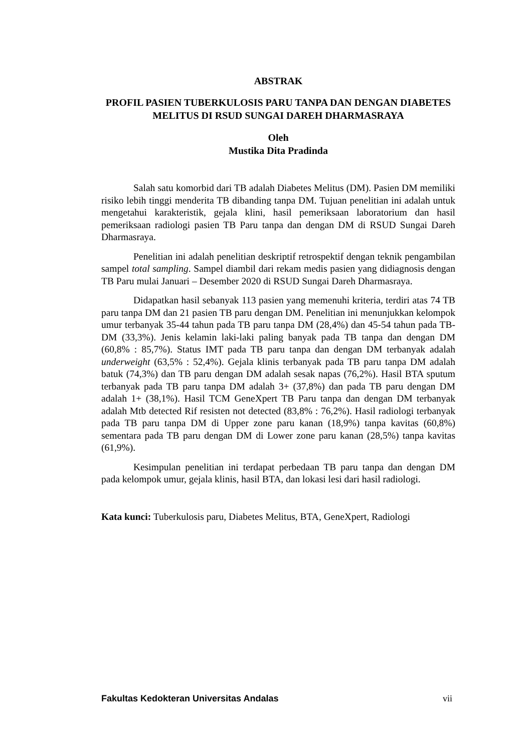ABSTRAK
PROFIL PASIEN TUBERKULOSIS PARU TANPA DAN DENGAN DIABETES MELITUS DI RSUD SUNGAI DAREH DHARMASRAYA
Oleh
Mustika Dita Pradinda
Salah satu komorbid dari TB adalah Diabetes Melitus (DM). Pasien DM memiliki risiko lebih tinggi menderita TB dibanding tanpa DM. Tujuan penelitian ini adalah untuk mengetahui karakteristik, gejala klini, hasil pemeriksaan laboratorium dan hasil pemeriksaan radiologi pasien TB Paru tanpa dan dengan DM di RSUD Sungai Dareh Dharmasraya.
Penelitian ini adalah penelitian deskriptif retrospektif dengan teknik pengambilan sampel total sampling. Sampel diambil dari rekam medis pasien yang didiagnosis dengan TB Paru mulai Januari – Desember 2020 di RSUD Sungai Dareh Dharmasraya.
Didapatkan hasil sebanyak 113 pasien yang memenuhi kriteria, terdiri atas 74 TB paru tanpa DM dan 21 pasien TB paru dengan DM. Penelitian ini menunjukkan kelompok umur terbanyak 35-44 tahun pada TB paru tanpa DM (28,4%) dan 45-54 tahun pada TB-DM (33,3%). Jenis kelamin laki-laki paling banyak pada TB tanpa dan dengan DM (60,8% : 85,7%). Status IMT pada TB paru tanpa dan dengan DM terbanyak adalah underweight (63,5% : 52,4%). Gejala klinis terbanyak pada TB paru tanpa DM adalah batuk (74,3%) dan TB paru dengan DM adalah sesak napas (76,2%). Hasil BTA sputum terbanyak pada TB paru tanpa DM adalah 3+ (37,8%) dan pada TB paru dengan DM adalah 1+ (38,1%). Hasil TCM GeneXpert TB Paru tanpa dan dengan DM terbanyak adalah Mtb detected Rif resisten not detected (83,8% : 76,2%). Hasil radiologi terbanyak pada TB paru tanpa DM di Upper zone paru kanan (18,9%) tanpa kavitas (60,8%) sementara pada TB paru dengan DM di Lower zone paru kanan (28,5%) tanpa kavitas (61,9%).
Kesimpulan penelitian ini terdapat perbedaan TB paru tanpa dan dengan DM pada kelompok umur, gejala klinis, hasil BTA, dan lokasi lesi dari hasil radiologi.
Kata kunci: Tuberkulosis paru, Diabetes Melitus, BTA, GeneXpert, Radiologi
Fakultas Kedokteran Universitas Andalas vii